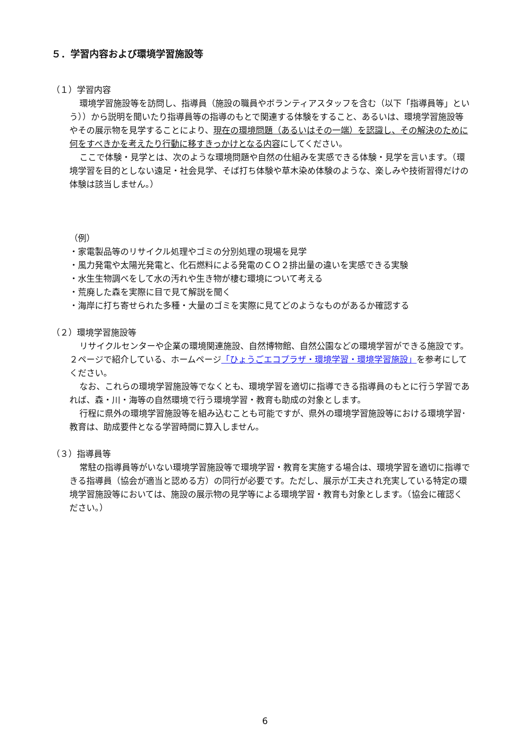５．学習内容および環境学習施設等
（１）学習内容
環境学習施設等を訪問し、指導員（施設の職員やボランティアスタッフを含む（以下「指導員等」という））から説明を聞いたり指導員等の指導のもとで関連する体験をすること、あるいは、環境学習施設等やその展示物を見学することにより、現在の環境問題（あるいはその一端）を認識し、その解決のために何をすべきかを考えたり行動に移すきっかけとなる内容にしてください。
ここで体験・見学とは、次のような環境問題や自然の仕組みを実感できる体験・見学を言います。（環境学習を目的としない遠足・社会見学、そば打ち体験や草木染め体験のような、楽しみや技術習得だけの体験は該当しません。）
（例）
・家電製品等のリサイクル処理やゴミの分別処理の現場を見学
・風力発電や太陽光発電と、化石燃料による発電のＣＯ２排出量の違いを実感できる実験
・水生生物調べをして水の汚れや生き物が棲む環境について考える
・荒廃した森を実際に目で見て解説を聞く
・海岸に打ち寄せられた多種・大量のゴミを実際に見てどのようなものがあるか確認する
（２）環境学習施設等
リサイクルセンターや企業の環境関連施設、自然博物館、自然公園などの環境学習ができる施設です。２ページで紹介している、ホームページ「ひょうごエコプラザ・環境学習・環境学習施設」を参考にしてください。
なお、これらの環境学習施設等でなくとも、環境学習を適切に指導できる指導員のもとに行う学習であれば、森・川・海等の自然環境で行う環境学習・教育も助成の対象とします。
行程に県外の環境学習施設等を組み込むことも可能ですが、県外の環境学習施設等における環境学習･教育は、助成要件となる学習時間に算入しません。
（３）指導員等
常駐の指導員等がいない環境学習施設等で環境学習・教育を実施する場合は、環境学習を適切に指導できる指導員（協会が適当と認める方）の同行が必要です。ただし、展示が工夫され充実している特定の環境学習施設等においては、施設の展示物の見学等による環境学習・教育も対象とします。（協会に確認ください。）
6